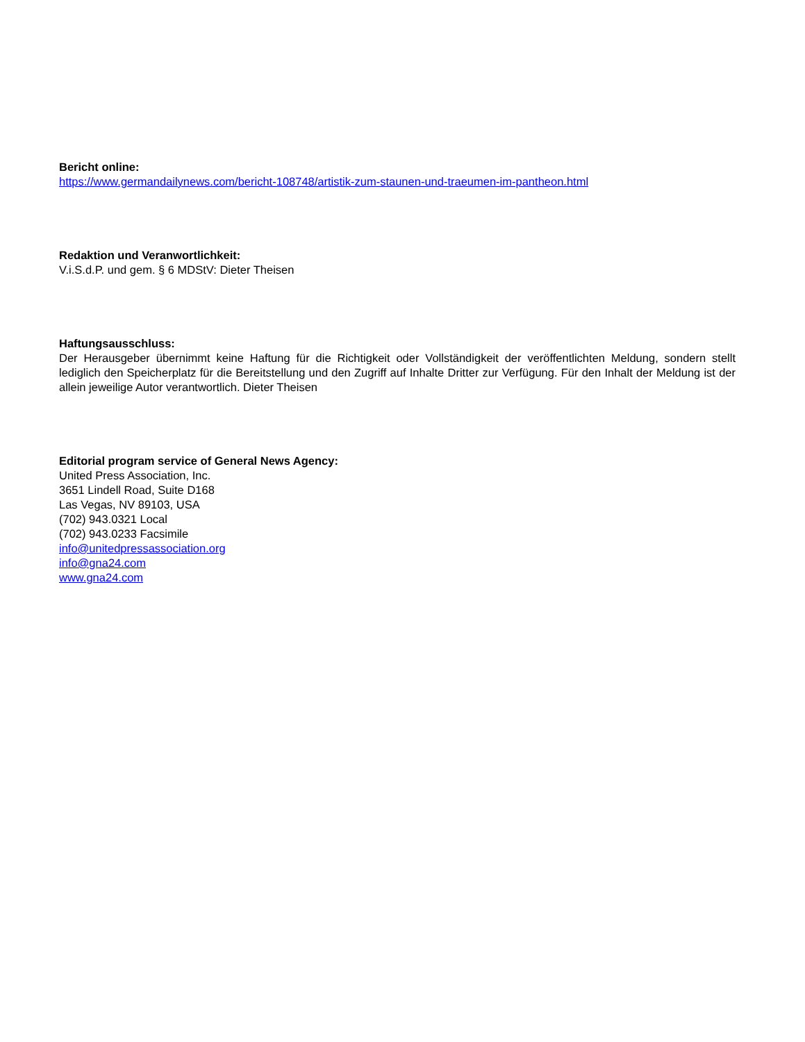Bericht online:
https://www.germandailynews.com/bericht-108748/artistik-zum-staunen-und-traeumen-im-pantheon.html
Redaktion und Veranwortlichkeit:
V.i.S.d.P. und gem. § 6 MDStV: Dieter Theisen
Haftungsausschluss:
Der Herausgeber übernimmt keine Haftung für die Richtigkeit oder Vollständigkeit der veröffentlichten Meldung, sondern stellt lediglich den Speicherplatz für die Bereitstellung und den Zugriff auf Inhalte Dritter zur Verfügung. Für den Inhalt der Meldung ist der allein jeweilige Autor verantwortlich. Dieter Theisen
Editorial program service of General News Agency:
United Press Association, Inc.
3651 Lindell Road, Suite D168
Las Vegas, NV 89103, USA
(702) 943.0321 Local
(702) 943.0233 Facsimile
info@unitedpressassociation.org
info@gna24.com
www.gna24.com